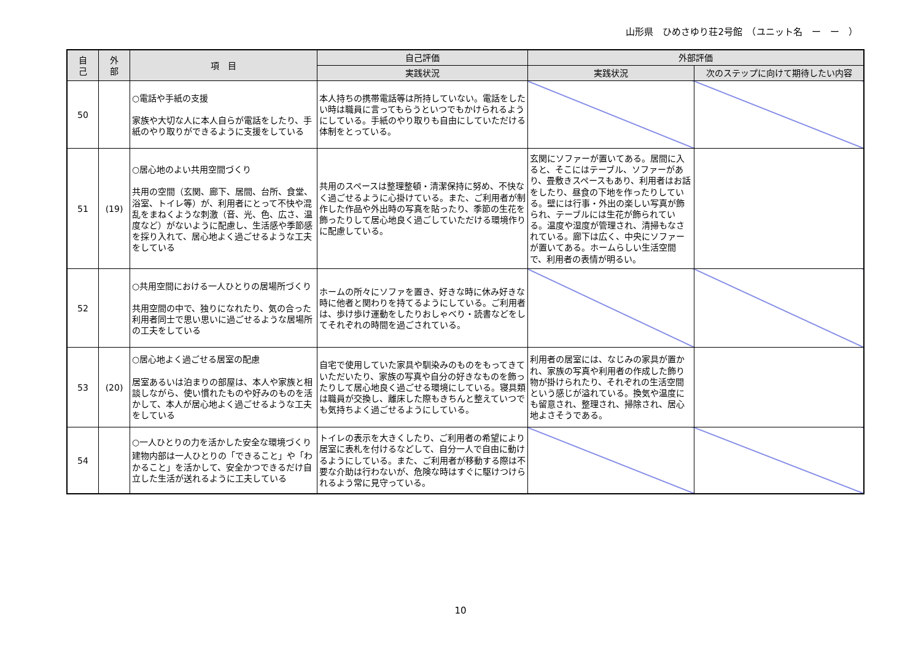山形県　ひめさゆり荘2号館　（ユニット名　ー　ー　）
| 自 己 | 外 部 | 項 目 | 自己評価 | 外部評価 | |
| --- | --- | --- | --- | --- | --- |
| | | | 実践状況 | 実践状況 | 次のステップに向けて期待したい内容 |
| 50 | | ○電話や手紙の支援 家族や大切な人に本人自らが電話をしたり、手紙のやり取りができるように支援をしている | 本人持ちの携帯電話等は所持していない。電話をしたい時は職員に言ってもらうといつでもかけられるようにしている。手紙のやり取りも自由にしていただける体制をとっている。 | | |
| 51 | (19) | ○居心地のよい共用空間づくり 共用の空間（玄関、廊下、居間、台所、食堂、浴室、トイレ等）が、利用者にとって不快や混乱をまねくような刺激（音、光、色、広さ、温度など）がないように配慮し、生活感や季節感を採り入れて、居心地よく過ごせるような工夫をしている | 共用のスペースは整理整頓・清潔保持に努め、不快なく過ごせるように心掛けている。また、ご利用者が制作した作品や外出時の写真を貼ったり、季節の生花を飾ったりして居心地良く過ごしていただける環境作りに配慮している。 | 玄関にソファーが置いてある。居間に入ると、そこにはテーブル、ソファーがあり、畳敷きスペースもあり、利用者はお話をしたり、昼食の下地を作ったりしている。壁には行事・外出の楽しい写真が飾られ、テーブルには生花が飾られている。温度や湿度が管理され、清掃もなされている。廊下は広く、中央にソファーが置いてある。ホームらしい生活空間で、利用者の表情が明るい。 | |
| 52 | | ○共用空間における一人ひとりの居場所づくり 共用空間の中で、独りになれたり、気の合った利用者同士で思い思いに過ごせるような居場所の工夫をしている | ホームの所々にソファを置き、好きな時に休み好きな時に他者と関わりを持てるようにしている。ご利用者は、歩け歩け運動をしたりおしゃべり・読書などをしてそれぞれの時間を過ごされている。 | | |
| 53 | (20) | ○居心地よく過ごせる居室の配慮 居室あるいは泊まりの部屋は、本人や家族と相談しながら、使い慣れたものや好みのものを活かして、本人が居心地よく過ごせるような工夫をしている | 自宅で使用していた家具や馴染みのものをもってきていただいたり、家族の写真や自分の好きなものを飾ったりして居心地良く過ごせる環境にしている。寝具類は職員が交換し、離床した際もきちんと整えていつでも気持ちよく過ごせるようにしている。 | 利用者の居室には、なじみの家具が置かれ、家族の写真や利用者の作成した飾り物が掛けられたり、それぞれの生活空間という感じが溢れている。換気や温度にも留意され、整理され、掃除され、居心地よさそうである。 | |
| 54 | | ○一人ひとりの力を活かした安全な環境づくり 建物内部は一人ひとりの「できること」や「わかること」を活かして、安全かつできるだけ自立した生活が送れるように工夫している | トイレの表示を大きくしたり、ご利用者の希望により居室に表札を付けるなどして、自分一人で自由に動けるようにしている。また、ご利用者が移動する際は不要な介助は行わないが、危険な時はすぐに駆けつけられるよう常に見守っている。 | | |
10